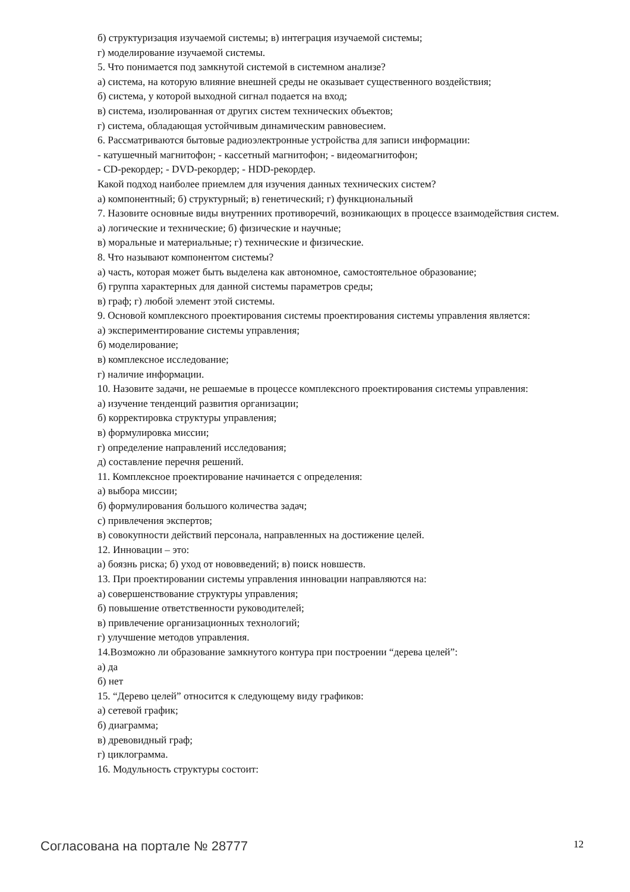б) структуризация изучаемой системы; в) интеграция изучаемой системы;
г) моделирование изучаемой системы.
5. Что понимается под замкнутой системой в системном анализе?
а) система, на которую влияние внешней среды не оказывает существенного воздействия;
б) система, у которой выходной сигнал подается на вход;
в) система, изолированная от других систем технических объектов;
г) система, обладающая устойчивым динамическим равновесием.
6. Рассматриваются бытовые радиоэлектронные устройства для записи информации:
- катушечный магнитофон; - кассетный магнитофон; - видеомагнитофон;
- CD-рекордер; - DVD-рекордер; - HDD-рекордер.
Какой подход наиболее приемлем для изучения данных технических систем?
а) компонентный; б) структурный; в) генетический; г) функциональный
7. Назовите основные виды внутренних противоречий, возникающих в процессе взаимодействия систем.
а) логические и технические; б) физические и научные;
в) моральные и материальные; г) технические и физические.
8. Что называют компонентом системы?
а) часть, которая может быть выделена как автономное, самостоятельное образование;
б) группа характерных для данной системы параметров среды;
в) граф; г) любой элемент этой системы.
9. Основой комплексного проектирования системы проектирования системы управления является:
а) экспериментирование системы управления;
б) моделирование;
в) комплексное исследование;
г) наличие информации.
10. Назовите задачи, не решаемые в процессе комплексного проектирования системы управления:
а) изучение тенденций развития организации;
б) корректировка структуры управления;
в) формулировка миссии;
г) определение направлений исследования;
д) составление перечня решений.
11. Комплексное проектирование начинается с определения:
а) выбора миссии;
б) формулирования большого количества задач;
с) привлечения экспертов;
в) совокупности действий персонала, направленных на достижение целей.
12. Инновации – это:
а) боязнь риска; б) уход от нововведений; в) поиск новшеств.
13. При проектировании системы управления инновации направляются на:
а) совершенствование структуры управления;
б) повышение ответственности руководителей;
в) привлечение организационных технологий;
г) улучшение методов управления.
14.Возможно ли образование замкнутого контура при построении “дерева целей”:
а) да
б) нет
15. “Дерево целей” относится к следующему виду графиков:
а) сетевой график;
б) диаграмма;
в) древовидный граф;
г) циклограмма.
16. Модульность структуры состоит:
Согласована на портале № 28777 12